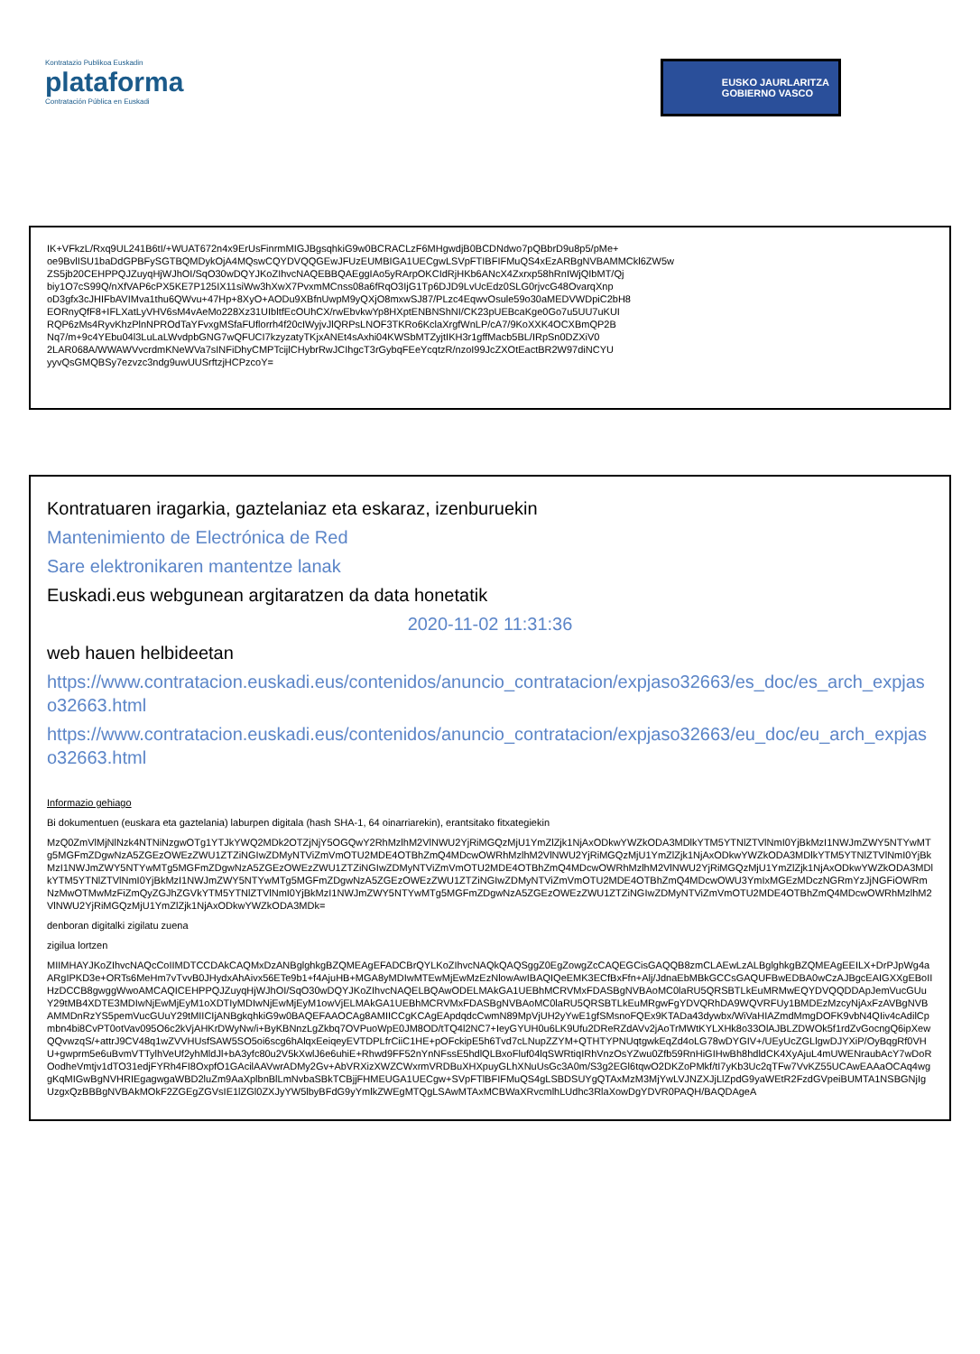Kontratazio Publikoa Euskadin
plataforma
Contratación Pública en Euskadi
EUSKO JAURLARITZA
GOBIERNO VASCO
IK+VFkzL/Rxq9UL241B6tI/+WUAT672n4x9ErUsFinrmMIGJBgsqhkiG9w0BCRACLzF6MHgwdjB0BCDNdwo7pQBbrD9u8p5/pMe+
oe9BvlISU1baDdGPBFySGTBQMDykOjA4MQswCQYDVQQGEwJFUzEUMBIGA1UECgwLSVpFTIBFIFMuQS4xEzARBgNVBAMMCkl6ZW5w
ZS5jb20CEHPPQJZuyqHjWJhOI/SqO30wDQYJKoZIhvcNAQEBBQAEggIAo5yRArpOKCIdRjHKb6ANcX4Zxrxp58hRnIWjQIbMT/Qj
biy1O7cS99Q/nXfVAP6cPX5KE7P125IX11siWw3hXwX7PvxmMCnss08a6fRqO3IjG1Tp6DJD9LvUcEdz0SLG0rjvcG48OvarqXnp
oD3gfx3cJHIFbAVIMva1thu6QWvu+47Hp+8XyO+AODu9XBfnUwpM9yQXjO8mxwSJ87/PLzc4EqwvOsule59o30aMEDVWDpiC2bH8
EORnyQfF8+IFLXatLyVHV6sM4vAeMo228Xz31UIbltfEcOUhCX/rwEbvkwYp8HXptENBNShNI/CK23pUEBcaKge0Go7u5UU7uKUI
RQP6zMs4RyvKhzPlnNPROdTaYFvxgMSfaFUflorrh4f20cIWyjvJlQRPsLNOF3TKRo6KclaXrgfWnLP/cA7/9KoXXK4OCXBmQP2B
Nq7/m+9c4YEbu04l3LuLaLWvdpbGNG7wQFUCI7kzyzatyTKjxANEt4sAxhi04KWSbMTZyjtIKH3r1gffMacb5BL/IRpSn0DZXiV0
2LAR068A/WWAWVvcrdmKNeWVa7sINFiDhyCMPTcijlCHybrRwJCIhgcT3rGybqFEeYcqtzR/nzoI99JcZXOtEactBR2W97diNCYU
yyvQsGMQBSy7ezvzc3ndg9uwUUSrftzjHCPzcoY=
Kontratuaren iragarkia, gaztelaniaz eta eskaraz, izenburuekin
Mantenimiento de Electrónica de Red
Sare elektronikaren mantentze lanak
Euskadi.eus webgunean argitaratzen da data honetatik
2020-11-02 11:31:36
web hauen helbideetan
https://www.contratacion.euskadi.eus/contenidos/anuncio_contratacion/expjaso32663/es_doc/es_arch_expjaso32663.html
https://www.contratacion.euskadi.eus/contenidos/anuncio_contratacion/expjaso32663/eu_doc/eu_arch_expjaso32663.html
Informazio gehiago
Bi dokumentuen (euskara eta gaztelania) laburpen digitala (hash SHA-1, 64 oinarriarekin), erantsitako fitxategiekin
MzQ0ZmVlMjNlNzk4NTNiNzgwOTg1YTJkYWQ2MDk2OTZjNjY5OGQwY2RhMzlhM2VlNWU2YjRiMGQzMjU1YmZlZjk1NjAxODkwYWZkODA3MDlkYTM5YTNlZTVlNmI0YjBkMzI1NWJmZWY5NTYwMTg5MGFmZDgwNzA5ZGEzOWEzZWU1ZTZiNGIwZDMyNTViZmVmOTU2MDE4OTBhZmQ4MDcwOWRhMzlhM2VlNWU2YjRiMGQzMjU1YmZlZjk1NjAxODkwYWZkODA3MDlkYTM5YTNlZTVlNmI0YjBkMzI1NWJmZWY5NTYwMTg5MGFmZDgwNzA5ZGEzOWEzZWU1ZTZiNGIwZDMyNTViZmVmOTU2MDE4OTBhZmQ4MDcwOWRhMzlhM2VlNWU2YjRiMGQzMjU1YmZlZjk1NjAxODkwYWZkODA3MDlkYTM5YTNlZTVlNmI0YjBkMzI1NWJmZWY5NTYwMTg5MGFmZDgwNzA5ZGEzOWEzZWU1ZTZiNGIwZDMyNTViZmVmOTU2MDE4OTBhZmQ4MDcwOWU3YmIxMGEzMDczNGRmYzJjNGFiOWRmNzMwOTMwMzFiZmQyZGJhZGVkYTM5YTNlZTVlNmI0YjBkMzI1NWJmZWY5NTYwMTg5MGFmZDgwNzA5ZGEzOWEzZWU1ZTZiNGIwZDMyNTViZmVmOTU2MDE4OTBhZmQ4MDcwOWRhMzlhM2VlNWU2YjRiMGQzMjU1YmZlZjk1NjAxODkwYWZkODA3MDk=
denboran digitalki zigilatu zuena
zigilua lortzen
MIIMHAYJKoZIhvcNAQcCoIIMDTCCDAkCAQMxDzANBglghkgBZQMEAgEFADCBrQYLKoZIhvcNAQkQAQSggZ0EgZowgZcCAQEGCisGAQQB8zmCLAEwLzALBglghkgBZQMEAgEEILX+DrPJpWg4aARgIPKD3e+ORTs6MeHm7vTvvB0JHydxAhAivx56ETe9b1+f4AjuHB+MGA8yMDIwMTEwMjEwMzEzNlowAwIBAQIQeEMK3ECfBxFfn+Alj/JdnaEbMBkGCCsGAQUFBwEDBA0wCzAJBgcEAIGXXgEBoIIHzDCCB8gwggWwoAMCAQICEHPPQJZuyqHjWJhOI/SqO30wDQYJKoZIhvcNAQELBQAwODELMAkGA1UEBhMCRVMxFDASBgNVBAoMC0laRU5QRSBTLkEuMRMwEQYDVQQDDApJemVucGUuY29tMB4XDTE3MDIwNjEwMjEyM1oXDTIyMDIwNjEwMjEyM1owVjELMAkGA1UEBhMCRVMxFDASBgNVBAoMC0laRU5QRSBTLkEuMRgwFgYDVQRhDA9WQVRFUy1BMDEzMzcyNjAxFzAVBgNVBAMMDnRzYS5pemVucGUuY29tMIICIjANBgkqhkiG9w0BAQEFAAOCAg8AMIICCgKCAgEApdqdcCwmN89MpVjUH2yYwE1gfSMsnoFQEx9KTADa43dywbx/WiVaHIAZmdMmgDOFK9vbN4QIiv4cAdilCpmbn4bi8CvPT0otVav095O6c2kVjAHKrDWyNw/i+ByKBNnzLgZkbq7OVPuoWpE0JM8OD/tTQ4l2NC7+IeyGYUH0u6LK9Ufu2DReRZdAVv2jAoTrMWtKYLXHk8o33OlAJBLZDWOk5f1rdZvGocngQ6ipXewQQvwzqS/+attrJ9CV48q1wZVVHUsfSAW5SO5oi6scg6hAlqxEeiqeyEVTDPLfrCiiC1HE+pOFckipE5h6Tvd7cLNupZZYM+QTHTYPNUqtgwkEqZd4oLG78wDYGIV+/UEyUcZGLlgwDJYXiP/OyBqgRf0VHU+gwprm5e6uBvmVTTylhVeUf2yhMldJl+bA3yfc80u2V5kXwlJ6e6uhiE+Rhwd9FF52nYnNFssE5hdlQLBxoFluf04lqSWRtiqIRhVnzOsYZwu0Zfb59RnHiGIHwBh8hdldCK4XyAjuL4mUWENraubAcY7wDoROodheVmtjv1dTO31edjFYRh4FI8OxpfO1GAcilAAVwrADMy2Gv+AbVRXizXWZCWxrmVRDBuXHXpuyGLhXNuUsGc3A0m/S3g2EGl6tqwO2DKZoPMkf/tI7yKb3Uc2qTFw7VvKZ55UCAwEAAaOCAq4wggKqMIGwBgNVHRIEgagwgaWBD2luZm9AaXplbnBlLmNvbaSBkTCBjjFHMEUGA1UECgw+SVpFTlBFIFMuQS4gLSBDSUYgQTAxMzM3MjYwLVJNZXJjLlZpdG9yaWEtR2FzdGVpeiBUMTA1NSBGNjIgUzgxQzBBBgNVBAkMOkF2ZGEgZGVsIE1lZGl0ZXJyYW5lbyBFdG9yYmlkZWEgMTQgLSAwMTAxMCBWaXRvcmlhLUdhc3RlaXowDgYDVR0PAQH/BAQDAgeA